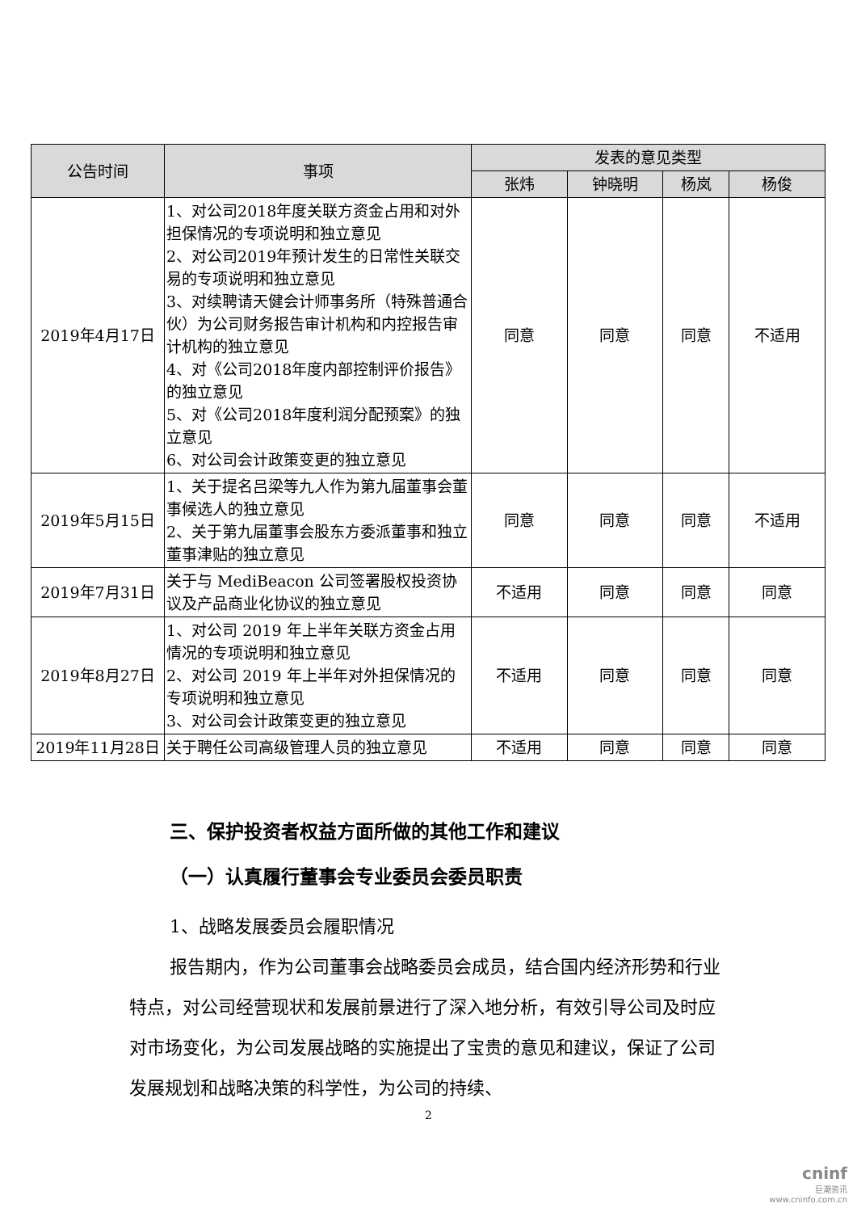| 公告时间 | 事项 | 发表的意见类型 | | | |
| --- | --- | --- | --- | --- | --- |
| | | 张炜 | 钟晓明 | 杨岚 | 杨俊 |
| 2019年4月17日 | 1、对公司2018年度关联方资金占用和对外担保情况的专项说明和独立意见 2、对公司2019年预计发生的日常性关联交易的专项说明和独立意见 3、对续聘请天健会计师事务所（特殊普通合伙）为公司财务报告审计机构和内控报告审计机构的独立意见 4、对《公司2018年度内部控制评价报告》的独立意见 5、对《公司2018年度利润分配预案》的独立意见 6、对公司会计政策变更的独立意见 | 同意 | 同意 | 同意 | 不适用 |
| 2019年5月15日 | 1、关于提名吕梁等九人作为第九届董事会董事候选人的独立意见 2、关于第九届董事会股东方委派董事和独立董事津贴的独立意见 | 同意 | 同意 | 同意 | 不适用 |
| 2019年7月31日 | 关于与 MediBeacon 公司签署股权投资协议及产品商业化协议的独立意见 | 不适用 | 同意 | 同意 | 同意 |
| 2019年8月27日 | 1、对公司 2019 年上半年关联方资金占用情况的专项说明和独立意见 2、对公司 2019 年上半年对外担保情况的专项说明和独立意见 3、对公司会计政策变更的独立意见 | 不适用 | 同意 | 同意 | 同意 |
| 2019年11月28日 | 关于聘任公司高级管理人员的独立意见 | 不适用 | 同意 | 同意 | 同意 |
三、保护投资者权益方面所做的其他工作和建议
（一）认真履行董事会专业委员会委员职责
1、战略发展委员会履职情况
报告期内，作为公司董事会战略委员会成员，结合国内经济形势和行业特点，对公司经营现状和发展前景进行了深入地分析，有效引导公司及时应对市场变化，为公司发展战略的实施提出了宝贵的意见和建议，保证了公司发展规划和战略决策的科学性，为公司的持续、
2
cninf
巨潮资讯
www.cninfo.com.cn